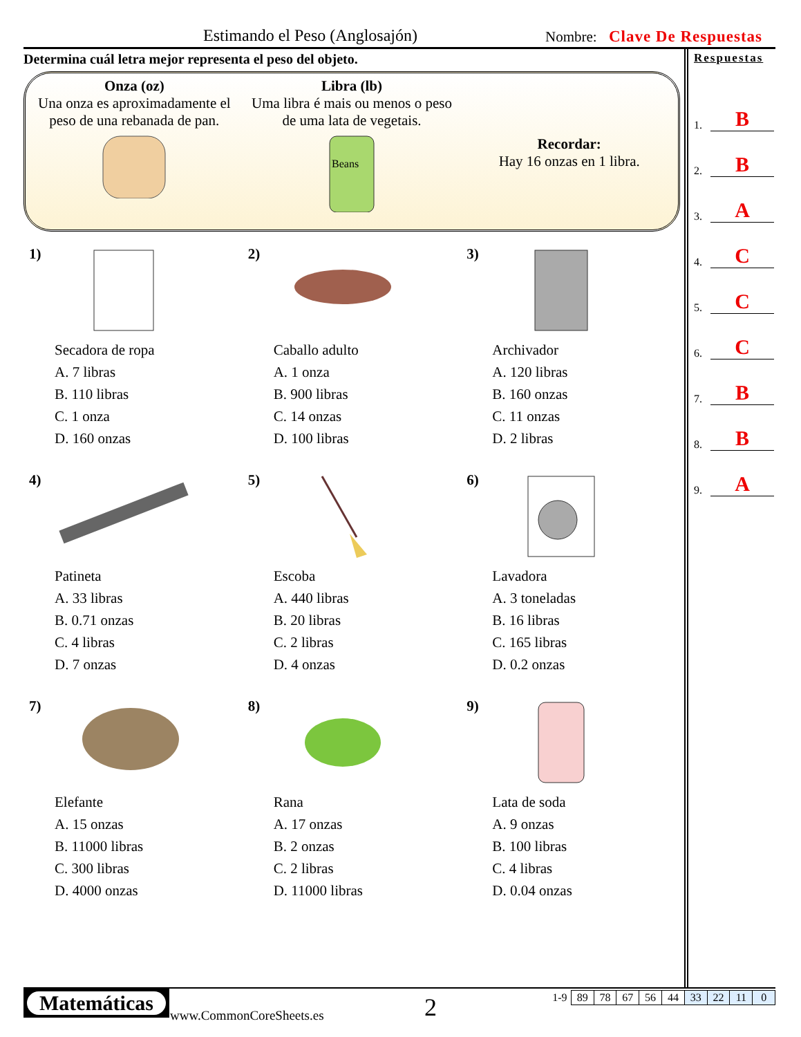Estimando el Peso (Anglosajón) Nombre: Clave De Respuestas
Determina cuál letra mejor representa el peso del objeto.
Onza (oz)
Una onza es aproximadamente el peso de una rebanada de pan.
Libra (lb)
Uma libra é mais ou menos o peso de uma lata de vegetais.
Beans
Recordar:
Hay 16 onzas en 1 libra.
1)
Secadora de ropa
A. 7 libras
B. 110 libras
C. 1 onza
D. 160 onzas
2)
Caballo adulto
A. 1 onza
B. 900 libras
C. 14 onzas
D. 100 libras
3)
Archivador
A. 120 libras
B. 160 onzas
C. 11 onzas
D. 2 libras
4)
Patineta
A. 33 libras
B. 0.71 onzas
C. 4 libras
D. 7 onzas
5)
Escoba
A. 440 libras
B. 20 libras
C. 2 libras
D. 4 onzas
6)
Lavadora
A. 3 toneladas
B. 16 libras
C. 165 libras
D. 0.2 onzas
7)
Elefante
A. 15 onzas
B. 11000 libras
C. 300 libras
D. 4000 onzas
8)
Rana
A. 17 onzas
B. 2 onzas
C. 2 libras
D. 11000 libras
9)
Lata de soda
A. 9 onzas
B. 100 libras
C. 4 libras
D. 0.04 onzas
Respuestas
1. B
2. B
3. A
4. C
5. C
6. C
7. B
8. B
9. A
Matemáticas
www.CommonCoreSheets.es 2
| 1-9 | 89 | 78 | 67 | 56 | 44 | 33 | 22 | 11 | 0 |